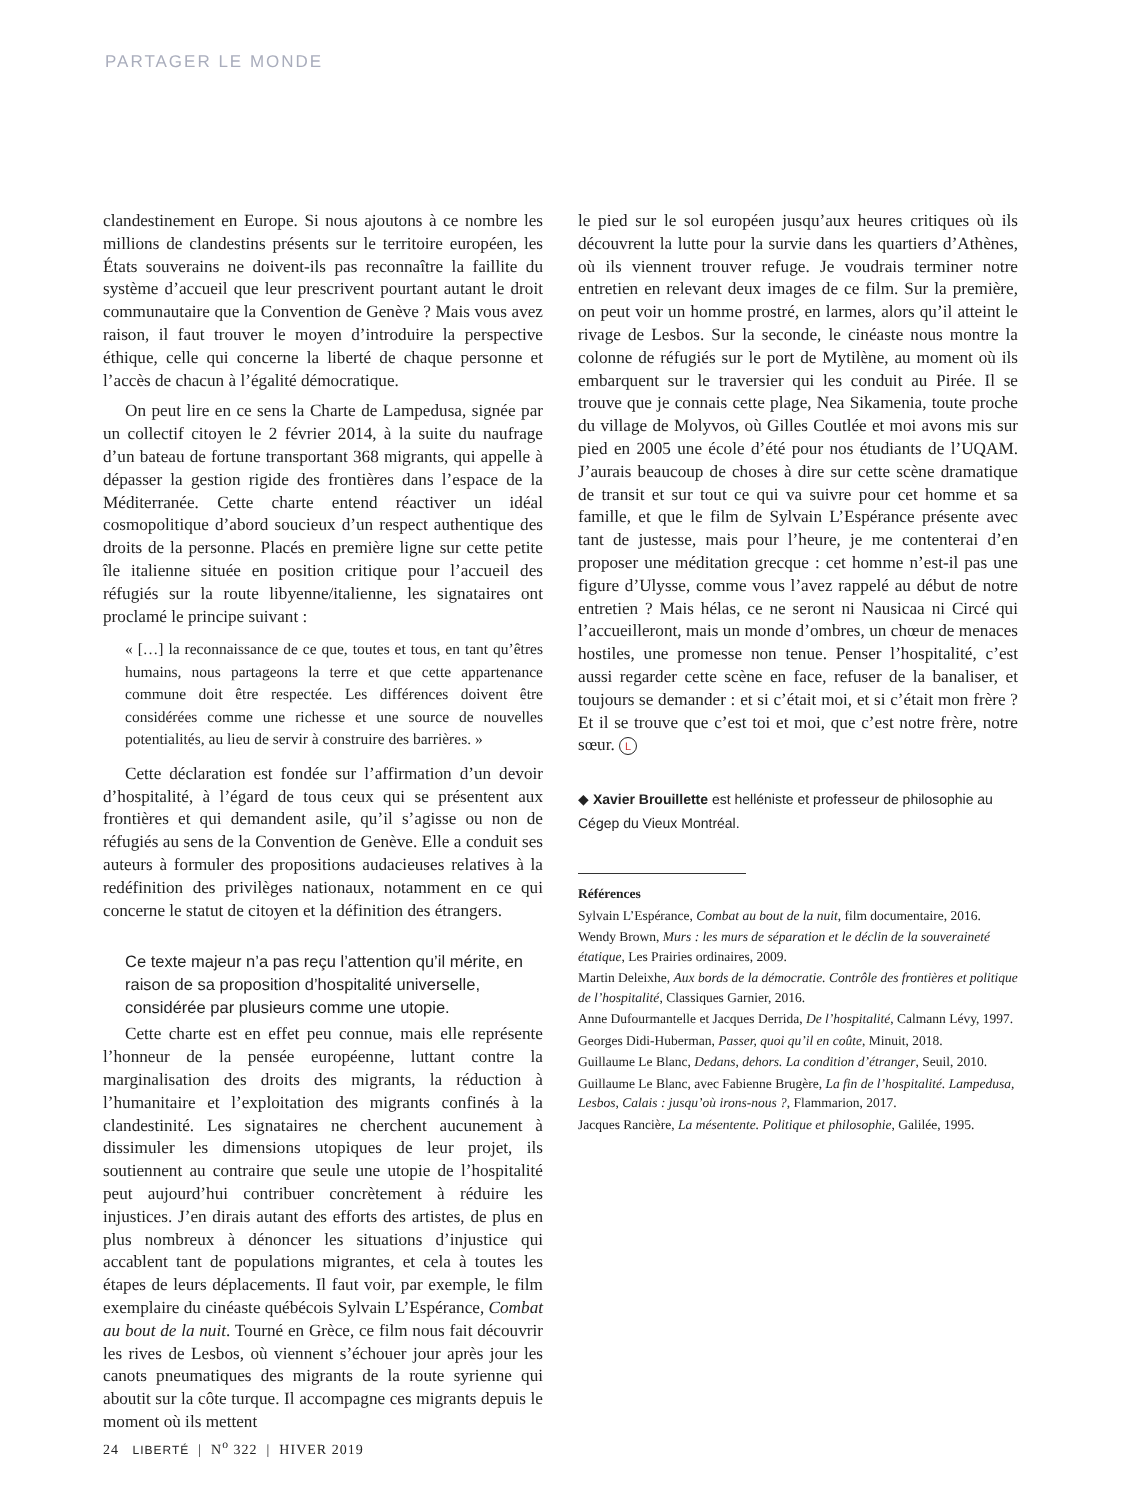PARTAGER LE MONDE
clandestinement en Europe. Si nous ajoutons à ce nombre les millions de clandestins présents sur le territoire européen, les États souverains ne doivent-ils pas reconnaître la faillite du système d’accueil que leur prescrivent pourtant autant le droit communautaire que la Convention de Genève ? Mais vous avez raison, il faut trouver le moyen d’introduire la perspective éthique, celle qui concerne la liberté de chaque personne et l’accès de chacun à l’égalité démocratique.
On peut lire en ce sens la Charte de Lampedusa, signée par un collectif citoyen le 2 février 2014, à la suite du naufrage d’un bateau de fortune transportant 368 migrants, qui appelle à dépasser la gestion rigide des frontières dans l’espace de la Méditerranée. Cette charte entend réactiver un idéal cosmopolitique d’abord soucieux d’un respect authentique des droits de la personne. Placés en première ligne sur cette petite île italienne située en position critique pour l’accueil des réfugiés sur la route libyenne/italienne, les signataires ont proclamé le principe suivant :
« […] la reconnaissance de ce que, toutes et tous, en tant qu’êtres humains, nous partageons la terre et que cette appartenance commune doit être respectée. Les différences doivent être considérées comme une richesse et une source de nouvelles potentialités, au lieu de servir à construire des barrières. »
Cette déclaration est fondée sur l’affirmation d’un devoir d’hospitalité, à l’égard de tous ceux qui se présentent aux frontières et qui demandent asile, qu’il s’agisse ou non de réfugiés au sens de la Convention de Genève. Elle a conduit ses auteurs à formuler des propositions audacieuses relatives à la redéfinition des privilèges nationaux, notamment en ce qui concerne le statut de citoyen et la définition des étrangers.
Ce texte majeur n’a pas reçu l’attention qu’il mérite, en raison de sa proposition d’hospitalité universelle, considérée par plusieurs comme une utopie.
Cette charte est en effet peu connue, mais elle représente l’honneur de la pensée européenne, luttant contre la marginalisation des droits des migrants, la réduction à l’humanitaire et l’exploitation des migrants confinés à la clandestinité. Les signataires ne cherchent aucunement à dissimuler les dimensions utopiques de leur projet, ils soutiennent au contraire que seule une utopie de l’hospitalité peut aujourd’hui contribuer concrètement à réduire les injustices. J’en dirais autant des efforts des artistes, de plus en plus nombreux à dénoncer les situations d’injustice qui accablent tant de populations migrantes, et cela à toutes les étapes de leurs déplacements. Il faut voir, par exemple, le film exemplaire du cinéaste québécois Sylvain L’Espérance, Combat au bout de la nuit. Tourné en Grèce, ce film nous fait découvrir les rives de Lesbos, où viennent s’échouer jour après jour les canots pneumatiques des migrants de la route syrienne qui aboutit sur la côte turque. Il accompagne ces migrants depuis le moment où ils mettent
le pied sur le sol européen jusqu’aux heures critiques où ils découvrent la lutte pour la survie dans les quartiers d’Athènes, où ils viennent trouver refuge. Je voudrais terminer notre entretien en relevant deux images de ce film. Sur la première, on peut voir un homme prostré, en larmes, alors qu’il atteint le rivage de Lesbos. Sur la seconde, le cinéaste nous montre la colonne de réfugiés sur le port de Mytilène, au moment où ils embarquent sur le traversier qui les conduit au Pirée. Il se trouve que je connais cette plage, Nea Sikamenia, toute proche du village de Molyvos, où Gilles Coutlée et moi avons mis sur pied en 2005 une école d’été pour nos étudiants de l’UQAM. J’aurais beaucoup de choses à dire sur cette scène dramatique de transit et sur tout ce qui va suivre pour cet homme et sa famille, et que le film de Sylvain L’Espérance présente avec tant de justesse, mais pour l’heure, je me contenterai d’en proposer une méditation grecque : cet homme n’est-il pas une figure d’Ulysse, comme vous l’avez rappelé au début de notre entretien ? Mais hélas, ce ne seront ni Nausicaa ni Circé qui l’accueilleront, mais un monde d’ombres, un chœur de menaces hostiles, une promesse non tenue. Penser l’hospitalité, c’est aussi regarder cette scène en face, refuser de la banaliser, et toujours se demander : et si c’était moi, et si c’était mon frère ? Et il se trouve que c’est toi et moi, que c’est notre frère, notre sœur. L
◆ Xavier Brouillette est helléniste et professeur de philosophie au Cégep du Vieux Montréal.
Références
Sylvain L’Espérance, Combat au bout de la nuit, film documentaire, 2016.
Wendy Brown, Murs : les murs de séparation et le déclin de la souveraineté étatique, Les Prairies ordinaires, 2009.
Martin Deleixhe, Aux bords de la démocratie. Contrôle des frontières et politique de l’hospitalité, Classiques Garnier, 2016.
Anne Dufourmantelle et Jacques Derrida, De l’hospitalité, Calmann Lévy, 1997.
Georges Didi-Huberman, Passer, quoi qu’il en coûte, Minuit, 2018.
Guillaume Le Blanc, Dedans, dehors. La condition d’étranger, Seuil, 2010.
Guillaume Le Blanc, avec Fabienne Brugère, La fin de l’hospitalité. Lampedusa, Lesbos, Calais : jusqu’où irons-nous ?, Flammarion, 2017.
Jacques Rancière, La mésentente. Politique et philosophie, Galilée, 1995.
24 LIBERTÉ | N<sup>o</sup> 322 | HIVER 2019